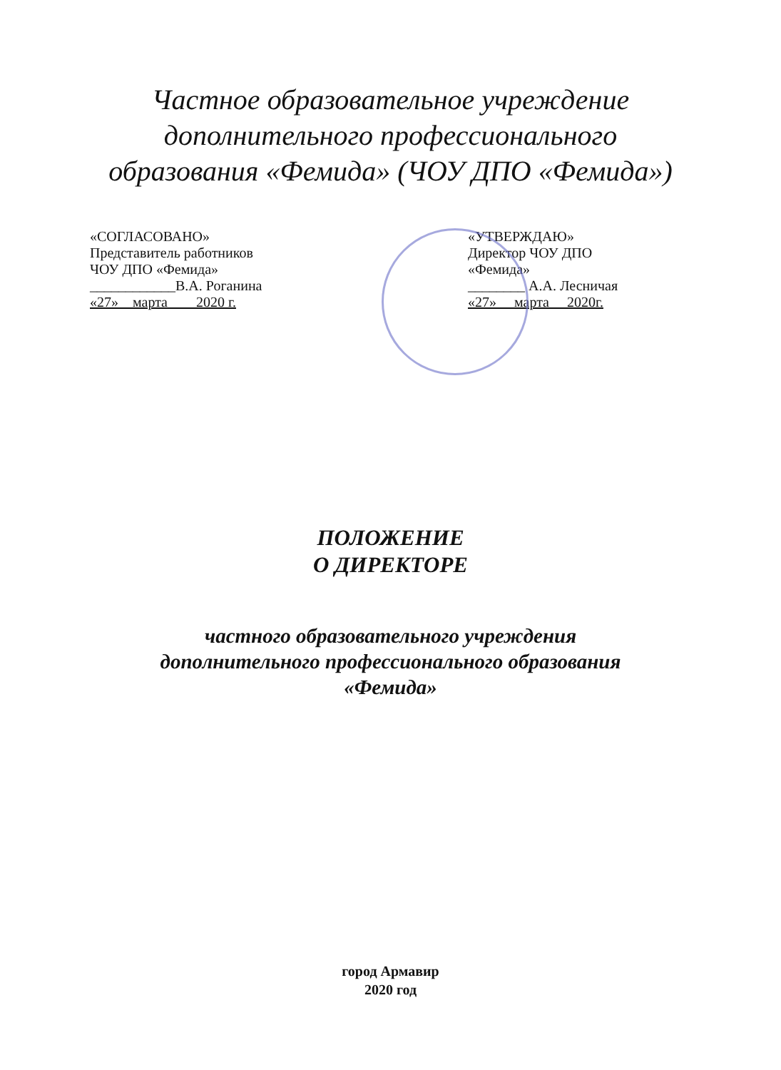Частное образовательное учреждение
дополнительного профессионального
образования «Фемида» (ЧОУ ДПО «Фемида»)
«СОГЛАСОВАНО»
Представитель работников
ЧОУ ДПО «Фемида»
____________В.А. Роганина
«27» марта 2020 г.
«УТВЕРЖДАЮ»
Директор ЧОУ ДПО
«Фемида»
________ А.А. Лесничая
«27» марта 2020г.
ПОЛОЖЕНИЕ
О ДИРЕКТОРЕ
частного образовательного учреждения
дополнительного профессионального образования
«Фемида»
город Армавир
2020 год